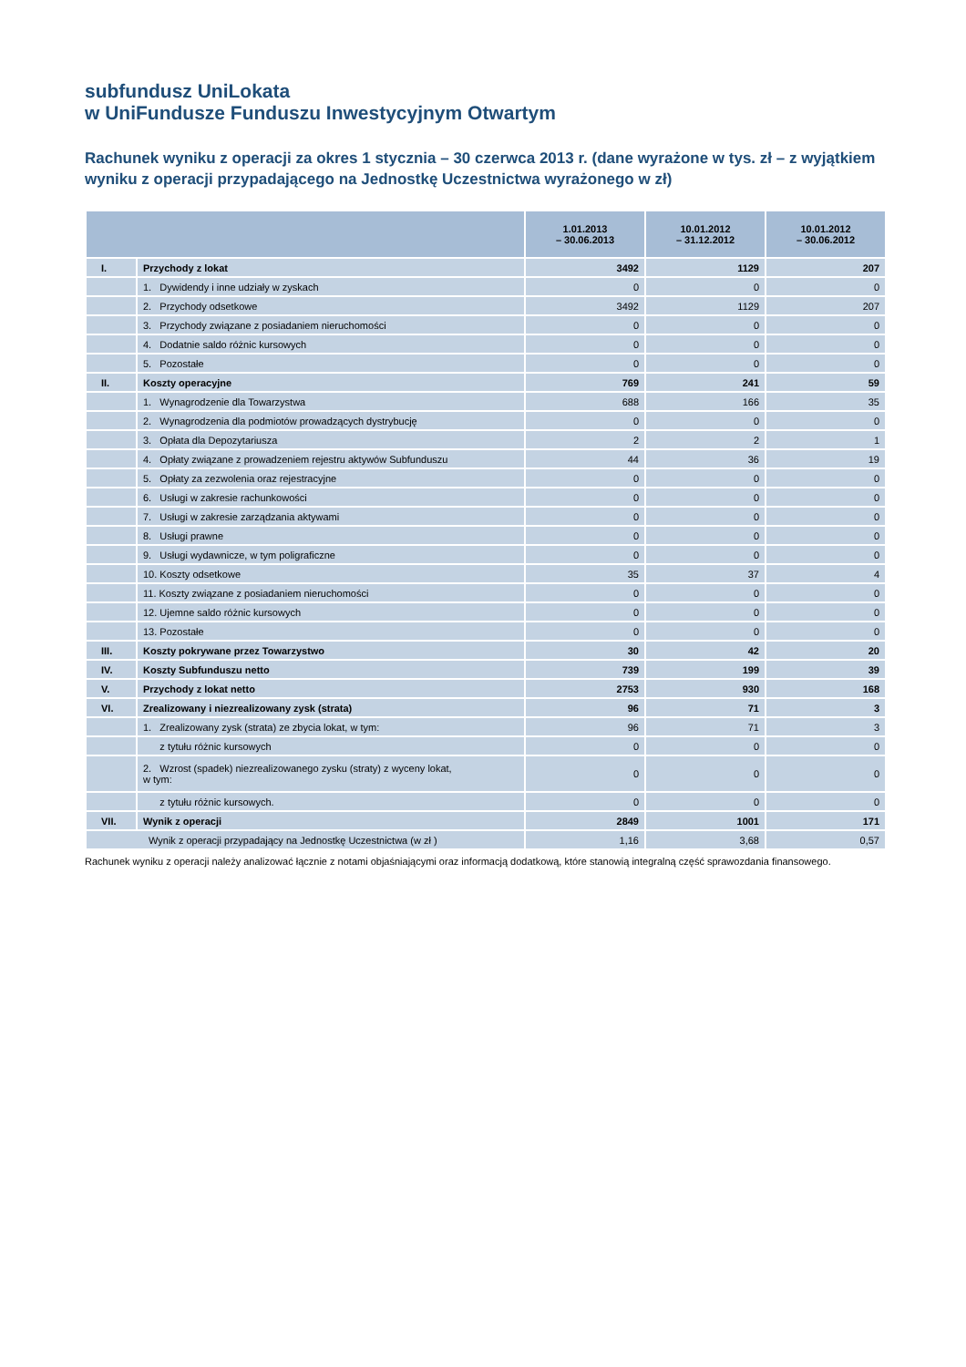subfundusz UniLokata
w UniFundusze Funduszu Inwestycyjnym Otwartym
Rachunek wyniku z operacji za okres 1 stycznia – 30 czerwca 2013 r. (dane wyrażone w tys. zł – z wyjątkiem wyniku z operacji przypadającego na Jednostkę Uczestnictwa wyrażonego w zł)
| | | 1.01.2013 – 30.06.2013 | 10.01.2012 – 31.12.2012 | 10.01.2012 – 30.06.2012 |
| --- | --- | --- | --- | --- |
| I. | Przychody z lokat | 3492 | 1129 | 207 |
| | 1. Dywidendy i inne udziały w zyskach | 0 | 0 | 0 |
| | 2. Przychody odsetkowe | 3492 | 1129 | 207 |
| | 3. Przychody związane z posiadaniem nieruchomości | 0 | 0 | 0 |
| | 4. Dodatnie saldo różnic kursowych | 0 | 0 | 0 |
| | 5. Pozostałe | 0 | 0 | 0 |
| II. | Koszty operacyjne | 769 | 241 | 59 |
| | 1. Wynagrodzenie dla Towarzystwa | 688 | 166 | 35 |
| | 2. Wynagrodzenia dla podmiotów prowadzących dystrybucję | 0 | 0 | 0 |
| | 3. Opłata dla Depozytariusza | 2 | 2 | 1 |
| | 4. Opłaty związane z prowadzeniem rejestru aktywów Subfunduszu | 44 | 36 | 19 |
| | 5. Opłaty za zezwolenia oraz rejestracyjne | 0 | 0 | 0 |
| | 6. Usługi w zakresie rachunkowości | 0 | 0 | 0 |
| | 7. Usługi w zakresie zarządzania aktywami | 0 | 0 | 0 |
| | 8. Usługi prawne | 0 | 0 | 0 |
| | 9. Usługi wydawnicze, w tym poligraficzne | 0 | 0 | 0 |
| | 10. Koszty odsetkowe | 35 | 37 | 4 |
| | 11. Koszty związane z posiadaniem nieruchomości | 0 | 0 | 0 |
| | 12. Ujemne saldo różnic kursowych | 0 | 0 | 0 |
| | 13. Pozostałe | 0 | 0 | 0 |
| III. | Koszty pokrywane przez Towarzystwo | 30 | 42 | 20 |
| IV. | Koszty Subfunduszu netto | 739 | 199 | 39 |
| V. | Przychody z lokat netto | 2753 | 930 | 168 |
| VI. | Zrealizowany i niezrealizowany zysk (strata) | 96 | 71 | 3 |
| | 1. Zrealizowany zysk (strata) ze zbycia lokat, w tym: | 96 | 71 | 3 |
| | z tytułu różnic kursowych | 0 | 0 | 0 |
| | 2. Wzrost (spadek) niezrealizowanego zysku (straty) z wyceny lokat, w tym: | 0 | 0 | 0 |
| | z tytułu różnic kursowych. | 0 | 0 | 0 |
| VII. | Wynik z operacji | 2849 | 1001 | 171 |
| Wynik z operacji przypadający na Jednostkę Uczestnictwa (w zł ) | | 1,16 | 3,68 | 0,57 |
Rachunek wyniku z operacji należy analizować łącznie z notami objaśniającymi oraz informacją dodatkową, które stanowią integralną część sprawozdania finansowego.